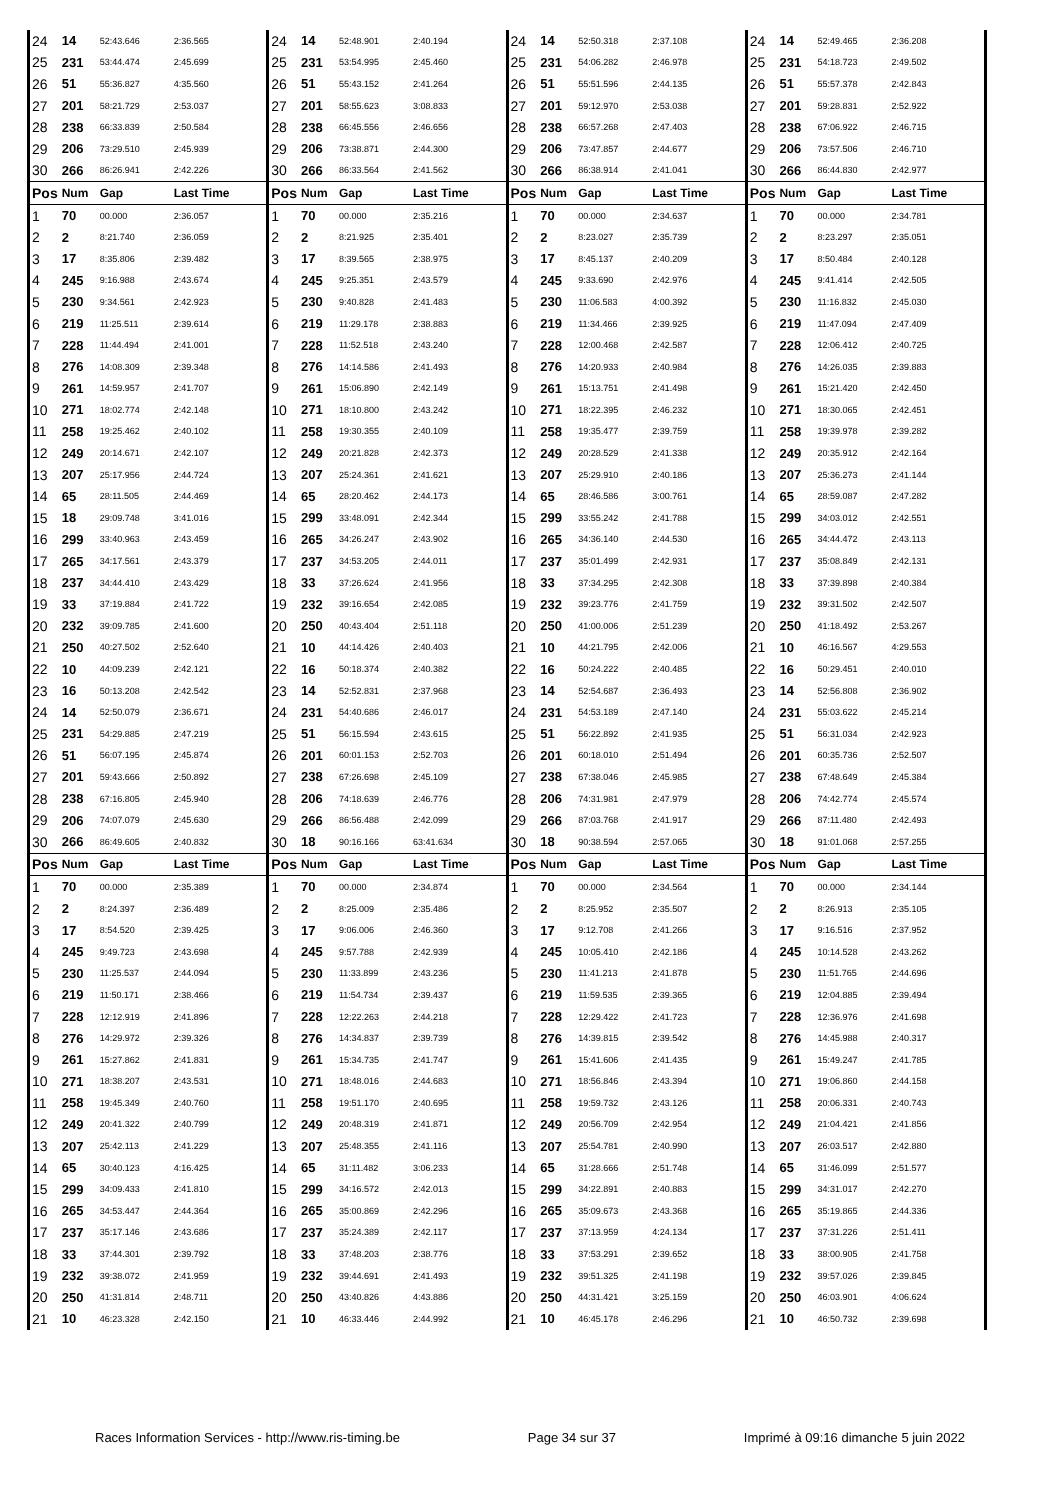| 24 | 14 | 52:43.646 | 2:36.565 | 24 | 14 | 52:48.901 | 2:40.194 | 24 | 14 | 52:50.318 | 2:37.108 | 24 | 14 | 52:49.465 | 2:36.208 |
| 25 | 231 | 53:44.474 | 2:45.699 | 25 | 231 | 53:54.995 | 2:45.460 | 25 | 231 | 54:06.282 | 2:46.978 | 25 | 231 | 54:18.723 | 2:49.502 |
| 26 | 51 | 55:36.827 | 4:35.560 | 26 | 51 | 55:43.152 | 2:41.264 | 26 | 51 | 55:51.596 | 2:44.135 | 26 | 51 | 55:57.378 | 2:42.843 |
| 27 | 201 | 58:21.729 | 2:53.037 | 27 | 201 | 58:55.623 | 3:08.833 | 27 | 201 | 59:12.970 | 2:53.038 | 27 | 201 | 59:28.831 | 2:52.922 |
| 28 | 238 | 66:33.839 | 2:50.584 | 28 | 238 | 66:45.556 | 2:46.656 | 28 | 238 | 66:57.268 | 2:47.403 | 28 | 238 | 67:06.922 | 2:46.715 |
| 29 | 206 | 73:29.510 | 2:45.939 | 29 | 206 | 73:38.871 | 2:44.300 | 29 | 206 | 73:47.857 | 2:44.677 | 29 | 206 | 73:57.506 | 2:46.710 |
| 30 | 266 | 86:26.941 | 2:42.226 | 30 | 266 | 86:33.564 | 2:41.562 | 30 | 266 | 86:38.914 | 2:41.041 | 30 | 266 | 86:44.830 | 2:42.977 |
| Pos | Num | Gap | Last Time | Pos | Num | Gap | Last Time | Pos | Num | Gap | Last Time | Pos | Num | Gap | Last Time |
| 1 | 70 | 00.000 | 2:36.057 | 1 | 70 | 00.000 | 2:35.216 | 1 | 70 | 00.000 | 2:34.637 | 1 | 70 | 00.000 | 2:34.781 |
| 2 | 2 | 8:21.740 | 2:36.059 | 2 | 2 | 8:21.925 | 2:35.401 | 2 | 2 | 8:23.027 | 2:35.739 | 2 | 2 | 8:23.297 | 2:35.051 |
| 3 | 17 | 8:35.806 | 2:39.482 | 3 | 17 | 8:39.565 | 2:38.975 | 3 | 17 | 8:45.137 | 2:40.209 | 3 | 17 | 8:50.484 | 2:40.128 |
| 4 | 245 | 9:16.988 | 2:43.674 | 4 | 245 | 9:25.351 | 2:43.579 | 4 | 245 | 9:33.690 | 2:42.976 | 4 | 245 | 9:41.414 | 2:42.505 |
| 5 | 230 | 9:34.561 | 2:42.923 | 5 | 230 | 9:40.828 | 2:41.483 | 5 | 230 | 11:06.583 | 4:00.392 | 5 | 230 | 11:16.832 | 2:45.030 |
| 6 | 219 | 11:25.511 | 2:39.614 | 6 | 219 | 11:29.178 | 2:38.883 | 6 | 219 | 11:34.466 | 2:39.925 | 6 | 219 | 11:47.094 | 2:47.409 |
| 7 | 228 | 11:44.494 | 2:41.001 | 7 | 228 | 11:52.518 | 2:43.240 | 7 | 228 | 12:00.468 | 2:42.587 | 7 | 228 | 12:06.412 | 2:40.725 |
| 8 | 276 | 14:08.309 | 2:39.348 | 8 | 276 | 14:14.586 | 2:41.493 | 8 | 276 | 14:20.933 | 2:40.984 | 8 | 276 | 14:26.035 | 2:39.883 |
| 9 | 261 | 14:59.957 | 2:41.707 | 9 | 261 | 15:06.890 | 2:42.149 | 9 | 261 | 15:13.751 | 2:41.498 | 9 | 261 | 15:21.420 | 2:42.450 |
| 10 | 271 | 18:02.774 | 2:42.148 | 10 | 271 | 18:10.800 | 2:43.242 | 10 | 271 | 18:22.395 | 2:46.232 | 10 | 271 | 18:30.065 | 2:42.451 |
| 11 | 258 | 19:25.462 | 2:40.102 | 11 | 258 | 19:30.355 | 2:40.109 | 11 | 258 | 19:35.477 | 2:39.759 | 11 | 258 | 19:39.978 | 2:39.282 |
| 12 | 249 | 20:14.671 | 2:42.107 | 12 | 249 | 20:21.828 | 2:42.373 | 12 | 249 | 20:28.529 | 2:41.338 | 12 | 249 | 20:35.912 | 2:42.164 |
| 13 | 207 | 25:17.956 | 2:44.724 | 13 | 207 | 25:24.361 | 2:41.621 | 13 | 207 | 25:29.910 | 2:40.186 | 13 | 207 | 25:36.273 | 2:41.144 |
| 14 | 65 | 28:11.505 | 2:44.469 | 14 | 65 | 28:20.462 | 2:44.173 | 14 | 65 | 28:46.586 | 3:00.761 | 14 | 65 | 28:59.087 | 2:47.282 |
| 15 | 18 | 29:09.748 | 3:41.016 | 15 | 299 | 33:48.091 | 2:42.344 | 15 | 299 | 33:55.242 | 2:41.788 | 15 | 299 | 34:03.012 | 2:42.551 |
| 16 | 299 | 33:40.963 | 2:43.459 | 16 | 265 | 34:26.247 | 2:43.902 | 16 | 265 | 34:36.140 | 2:44.530 | 16 | 265 | 34:44.472 | 2:43.113 |
| 17 | 265 | 34:17.561 | 2:43.379 | 17 | 237 | 34:53.205 | 2:44.011 | 17 | 237 | 35:01.499 | 2:42.931 | 17 | 237 | 35:08.849 | 2:42.131 |
| 18 | 237 | 34:44.410 | 2:43.429 | 18 | 33 | 37:26.624 | 2:41.956 | 18 | 33 | 37:34.295 | 2:42.308 | 18 | 33 | 37:39.898 | 2:40.384 |
| 19 | 33 | 37:19.884 | 2:41.722 | 19 | 232 | 39:16.654 | 2:42.085 | 19 | 232 | 39:23.776 | 2:41.759 | 19 | 232 | 39:31.502 | 2:42.507 |
| 20 | 232 | 39:09.785 | 2:41.600 | 20 | 250 | 40:43.404 | 2:51.118 | 20 | 250 | 41:00.006 | 2:51.239 | 20 | 250 | 41:18.492 | 2:53.267 |
| 21 | 250 | 40:27.502 | 2:52.640 | 21 | 10 | 44:14.426 | 2:40.403 | 21 | 10 | 44:21.795 | 2:42.006 | 21 | 10 | 46:16.567 | 4:29.553 |
| 22 | 10 | 44:09.239 | 2:42.121 | 22 | 16 | 50:18.374 | 2:40.382 | 22 | 16 | 50:24.222 | 2:40.485 | 22 | 16 | 50:29.451 | 2:40.010 |
| 23 | 16 | 50:13.208 | 2:42.542 | 23 | 14 | 52:52.831 | 2:37.968 | 23 | 14 | 52:54.687 | 2:36.493 | 23 | 14 | 52:56.808 | 2:36.902 |
| 24 | 14 | 52:50.079 | 2:36.671 | 24 | 231 | 54:40.686 | 2:46.017 | 24 | 231 | 54:53.189 | 2:47.140 | 24 | 231 | 55:03.622 | 2:45.214 |
| 25 | 231 | 54:29.885 | 2:47.219 | 25 | 51 | 56:15.594 | 2:43.615 | 25 | 51 | 56:22.892 | 2:41.935 | 25 | 51 | 56:31.034 | 2:42.923 |
| 26 | 51 | 56:07.195 | 2:45.874 | 26 | 201 | 60:01.153 | 2:52.703 | 26 | 201 | 60:18.010 | 2:51.494 | 26 | 201 | 60:35.736 | 2:52.507 |
| 27 | 201 | 59:43.666 | 2:50.892 | 27 | 238 | 67:26.698 | 2:45.109 | 27 | 238 | 67:38.046 | 2:45.985 | 27 | 238 | 67:48.649 | 2:45.384 |
| 28 | 238 | 67:16.805 | 2:45.940 | 28 | 206 | 74:18.639 | 2:46.776 | 28 | 206 | 74:31.981 | 2:47.979 | 28 | 206 | 74:42.774 | 2:45.574 |
| 29 | 206 | 74:07.079 | 2:45.630 | 29 | 266 | 86:56.488 | 2:42.099 | 29 | 266 | 87:03.768 | 2:41.917 | 29 | 266 | 87:11.480 | 2:42.493 |
| 30 | 266 | 86:49.605 | 2:40.832 | 30 | 18 | 90:16.166 | 63:41.634 | 30 | 18 | 90:38.594 | 2:57.065 | 30 | 18 | 91:01.068 | 2:57.255 |
| Pos | Num | Gap | Last Time | Pos | Num | Gap | Last Time | Pos | Num | Gap | Last Time | Pos | Num | Gap | Last Time |
| 1 | 70 | 00.000 | 2:35.389 | 1 | 70 | 00.000 | 2:34.874 | 1 | 70 | 00.000 | 2:34.564 | 1 | 70 | 00.000 | 2:34.144 |
| 2 | 2 | 8:24.397 | 2:36.489 | 2 | 2 | 8:25.009 | 2:35.486 | 2 | 2 | 8:25.952 | 2:35.507 | 2 | 2 | 8:26.913 | 2:35.105 |
| 3 | 17 | 8:54.520 | 2:39.425 | 3 | 17 | 9:06.006 | 2:46.360 | 3 | 17 | 9:12.708 | 2:41.266 | 3 | 17 | 9:16.516 | 2:37.952 |
| 4 | 245 | 9:49.723 | 2:43.698 | 4 | 245 | 9:57.788 | 2:42.939 | 4 | 245 | 10:05.410 | 2:42.186 | 4 | 245 | 10:14.528 | 2:43.262 |
| 5 | 230 | 11:25.537 | 2:44.094 | 5 | 230 | 11:33.899 | 2:43.236 | 5 | 230 | 11:41.213 | 2:41.878 | 5 | 230 | 11:51.765 | 2:44.696 |
| 6 | 219 | 11:50.171 | 2:38.466 | 6 | 219 | 11:54.734 | 2:39.437 | 6 | 219 | 11:59.535 | 2:39.365 | 6 | 219 | 12:04.885 | 2:39.494 |
| 7 | 228 | 12:12.919 | 2:41.896 | 7 | 228 | 12:22.263 | 2:44.218 | 7 | 228 | 12:29.422 | 2:41.723 | 7 | 228 | 12:36.976 | 2:41.698 |
| 8 | 276 | 14:29.972 | 2:39.326 | 8 | 276 | 14:34.837 | 2:39.739 | 8 | 276 | 14:39.815 | 2:39.542 | 8 | 276 | 14:45.988 | 2:40.317 |
| 9 | 261 | 15:27.862 | 2:41.831 | 9 | 261 | 15:34.735 | 2:41.747 | 9 | 261 | 15:41.606 | 2:41.435 | 9 | 261 | 15:49.247 | 2:41.785 |
| 10 | 271 | 18:38.207 | 2:43.531 | 10 | 271 | 18:48.016 | 2:44.683 | 10 | 271 | 18:56.846 | 2:43.394 | 10 | 271 | 19:06.860 | 2:44.158 |
| 11 | 258 | 19:45.349 | 2:40.760 | 11 | 258 | 19:51.170 | 2:40.695 | 11 | 258 | 19:59.732 | 2:43.126 | 11 | 258 | 20:06.331 | 2:40.743 |
| 12 | 249 | 20:41.322 | 2:40.799 | 12 | 249 | 20:48.319 | 2:41.871 | 12 | 249 | 20:56.709 | 2:42.954 | 12 | 249 | 21:04.421 | 2:41.856 |
| 13 | 207 | 25:42.113 | 2:41.229 | 13 | 207 | 25:48.355 | 2:41.116 | 13 | 207 | 25:54.781 | 2:40.990 | 13 | 207 | 26:03.517 | 2:42.880 |
| 14 | 65 | 30:40.123 | 4:16.425 | 14 | 65 | 31:11.482 | 3:06.233 | 14 | 65 | 31:28.666 | 2:51.748 | 14 | 65 | 31:46.099 | 2:51.577 |
| 15 | 299 | 34:09.433 | 2:41.810 | 15 | 299 | 34:16.572 | 2:42.013 | 15 | 299 | 34:22.891 | 2:40.883 | 15 | 299 | 34:31.017 | 2:42.270 |
| 16 | 265 | 34:53.447 | 2:44.364 | 16 | 265 | 35:00.869 | 2:42.296 | 16 | 265 | 35:09.673 | 2:43.368 | 16 | 265 | 35:19.865 | 2:44.336 |
| 17 | 237 | 35:17.146 | 2:43.686 | 17 | 237 | 35:24.389 | 2:42.117 | 17 | 237 | 37:13.959 | 4:24.134 | 17 | 237 | 37:31.226 | 2:51.411 |
| 18 | 33 | 37:44.301 | 2:39.792 | 18 | 33 | 37:48.203 | 2:38.776 | 18 | 33 | 37:53.291 | 2:39.652 | 18 | 33 | 38:00.905 | 2:41.758 |
| 19 | 232 | 39:38.072 | 2:41.959 | 19 | 232 | 39:44.691 | 2:41.493 | 19 | 232 | 39:51.325 | 2:41.198 | 19 | 232 | 39:57.026 | 2:39.845 |
| 20 | 250 | 41:31.814 | 2:48.711 | 20 | 250 | 43:40.826 | 4:43.886 | 20 | 250 | 44:31.421 | 3:25.159 | 20 | 250 | 46:03.901 | 4:06.624 |
| 21 | 10 | 46:23.328 | 2:42.150 | 21 | 10 | 46:33.446 | 2:44.992 | 21 | 10 | 46:45.178 | 2:46.296 | 21 | 10 | 46:50.732 | 2:39.698 |
Races Information Services - http://www.ris-timing.be Page 34 sur 37 Imprimé à 09:16 dimanche 5 juin 2022